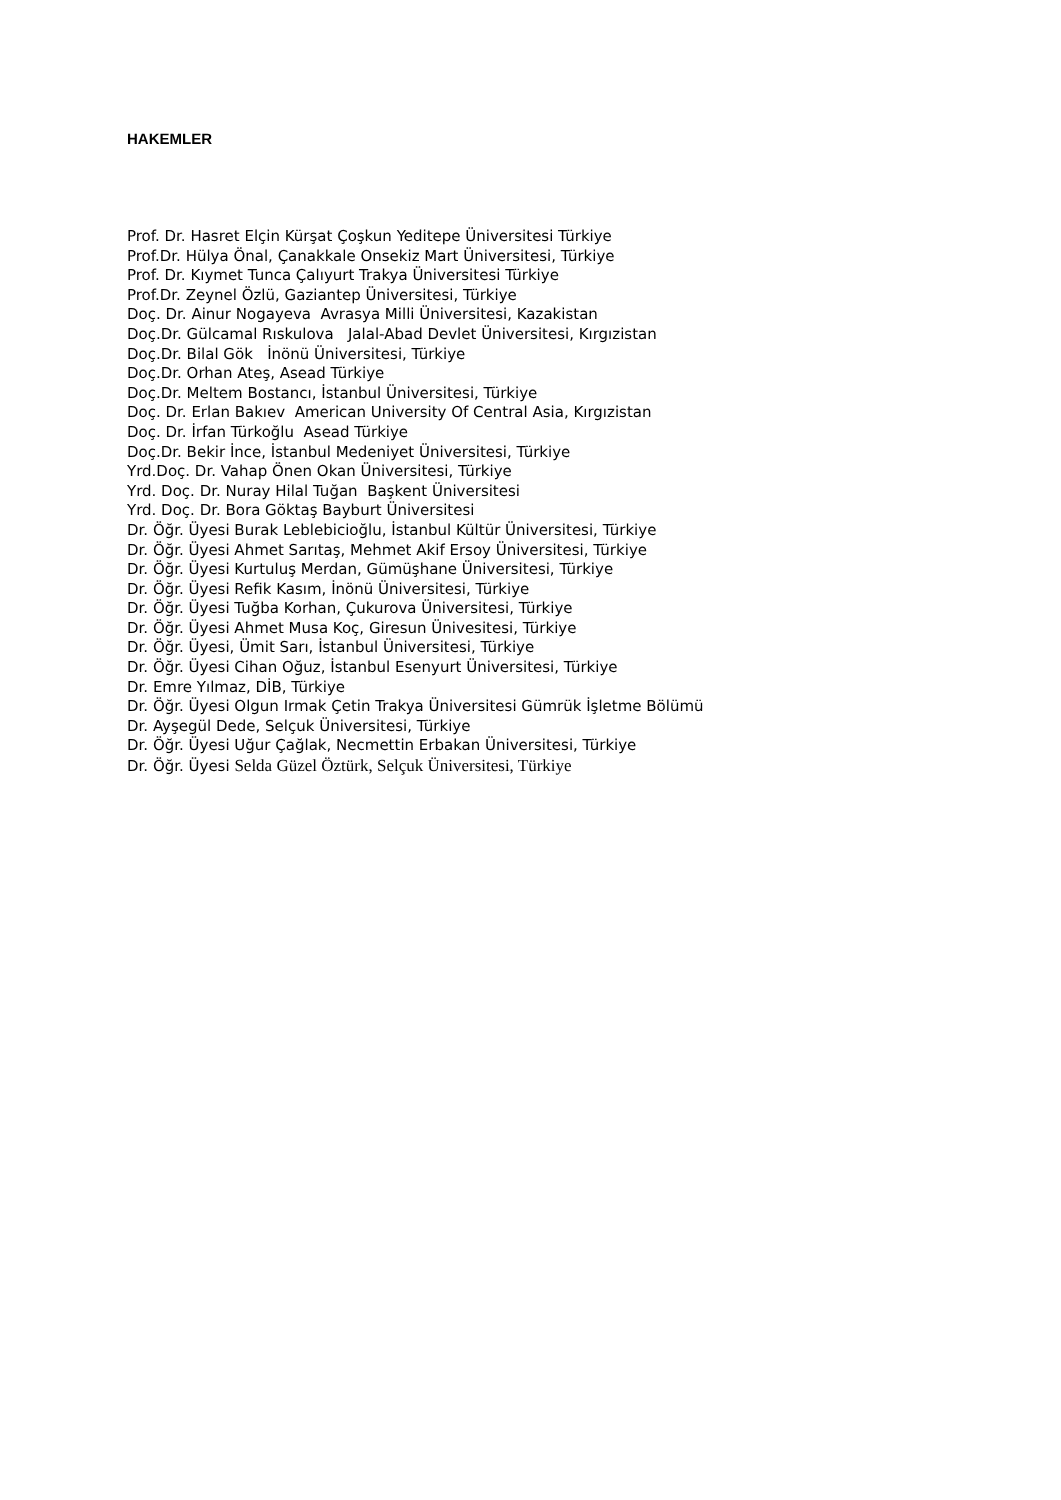HAKEMLER
Prof. Dr. Hasret Elçin Kürşat Çoşkun Yeditepe Üniversitesi Türkiye
Prof.Dr. Hülya Önal, Çanakkale Onsekiz Mart Üniversitesi, Türkiye
Prof. Dr. Kıymet Tunca Çalıyurt Trakya Üniversitesi Türkiye
Prof.Dr. Zeynel Özlü, Gaziantep Üniversitesi, Türkiye
Doç. Dr. Ainur Nogayeva Avrasya Milli Üniversitesi, Kazakistan
Doç.Dr. Gülcamal Rıskulova Jalal-Abad Devlet Üniversitesi, Kırgızistan
Doç.Dr. Bilal Gök İnönü Üniversitesi, Türkiye
Doç.Dr. Orhan Ateş, Asead Türkiye
Doç.Dr. Meltem Bostancı, İstanbul Üniversitesi, Türkiye
Doç. Dr. Erlan Bakıev American University Of Central Asia, Kırgızistan
Doç. Dr. İrfan Türkoğlu Asead Türkiye
Doç.Dr. Bekir İnce, İstanbul Medeniyet Üniversitesi, Türkiye
Yrd.Doç. Dr. Vahap Önen Okan Üniversitesi, Türkiye
Yrd. Doç. Dr. Nuray Hilal Tuğan Başkent Üniversitesi
Yrd. Doç. Dr. Bora Göktaş Bayburt Üniversitesi
Dr. Öğr. Üyesi Burak Leblebicioğlu, İstanbul Kültür Üniversitesi, Türkiye
Dr. Öğr. Üyesi Ahmet Sarıtaş, Mehmet Akif Ersoy Üniversitesi, Türkiye
Dr. Öğr. Üyesi Kurtuluş Merdan, Gümüşhane Üniversitesi, Türkiye
Dr. Öğr. Üyesi Refik Kasım, İnönü Üniversitesi, Türkiye
Dr. Öğr. Üyesi Tuğba Korhan, Çukurova Üniversitesi, Türkiye
Dr. Öğr. Üyesi Ahmet Musa Koç, Giresun Ünivesitesi, Türkiye
Dr. Öğr. Üyesi, Ümit Sarı, İstanbul Üniversitesi, Türkiye
Dr. Öğr. Üyesi Cihan Oğuz, İstanbul Esenyurt Üniversitesi, Türkiye
Dr. Emre Yılmaz, DİB, Türkiye
Dr. Öğr. Üyesi Olgun Irmak Çetin Trakya Üniversitesi Gümrük İşletme Bölümü
Dr. Ayşegül Dede, Selçuk Üniversitesi, Türkiye
Dr. Öğr. Üyesi Uğur Çağlak, Necmettin Erbakan Üniversitesi, Türkiye
Dr. Öğr. Üyesi Selda Güzel Öztürk, Selçuk Üniversitesi, Türkiye